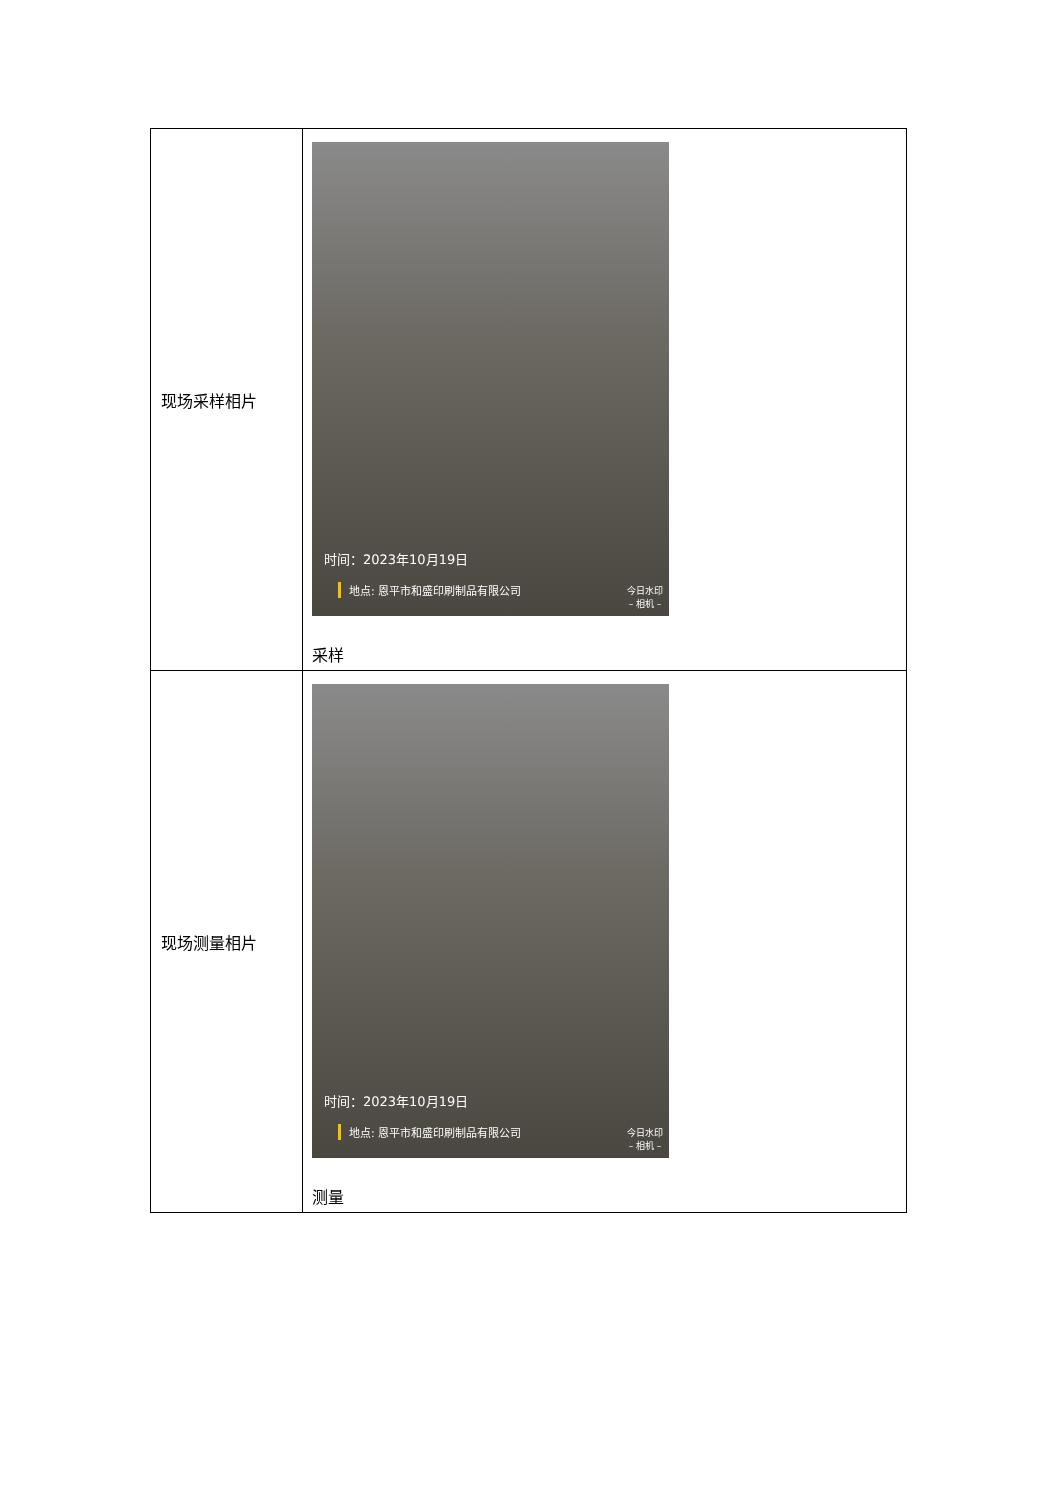| 现场采样相片 | 时间：2023年10月19日 地点: 恩平市和盛印刷制品有限公司 今日水印 – 相机 – 采样 |
| 现场测量相片 | 时间：2023年10月19日 地点: 恩平市和盛印刷制品有限公司 今日水印 – 相机 – 测量 |